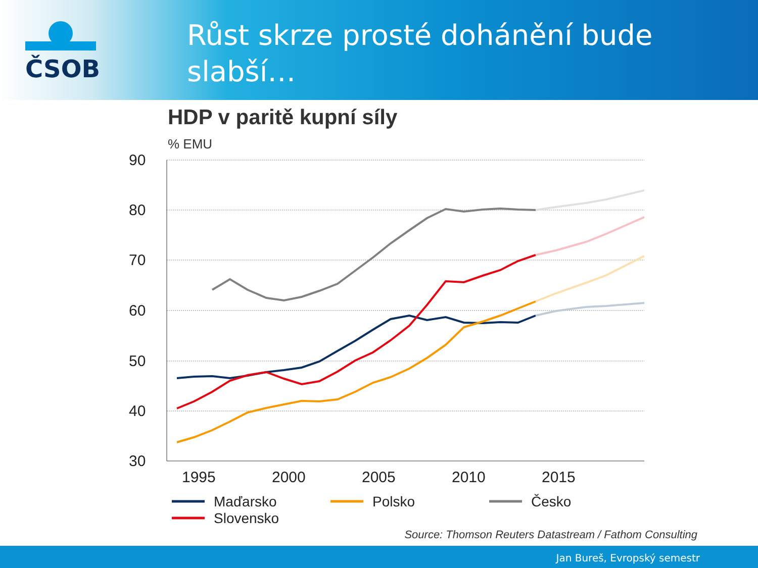ČSOB
Růst skrze prosté dohánění bude slabší…
HDP v paritě kupní síly
% EMU
90
80
70
60
50
40
30
1995
2000
2005
2010
2015
Maďarsko
Polsko
Česko
Slovensko
Source: Thomson Reuters Datastream / Fathom Consulting
Jan Bureš, Evropský semestr